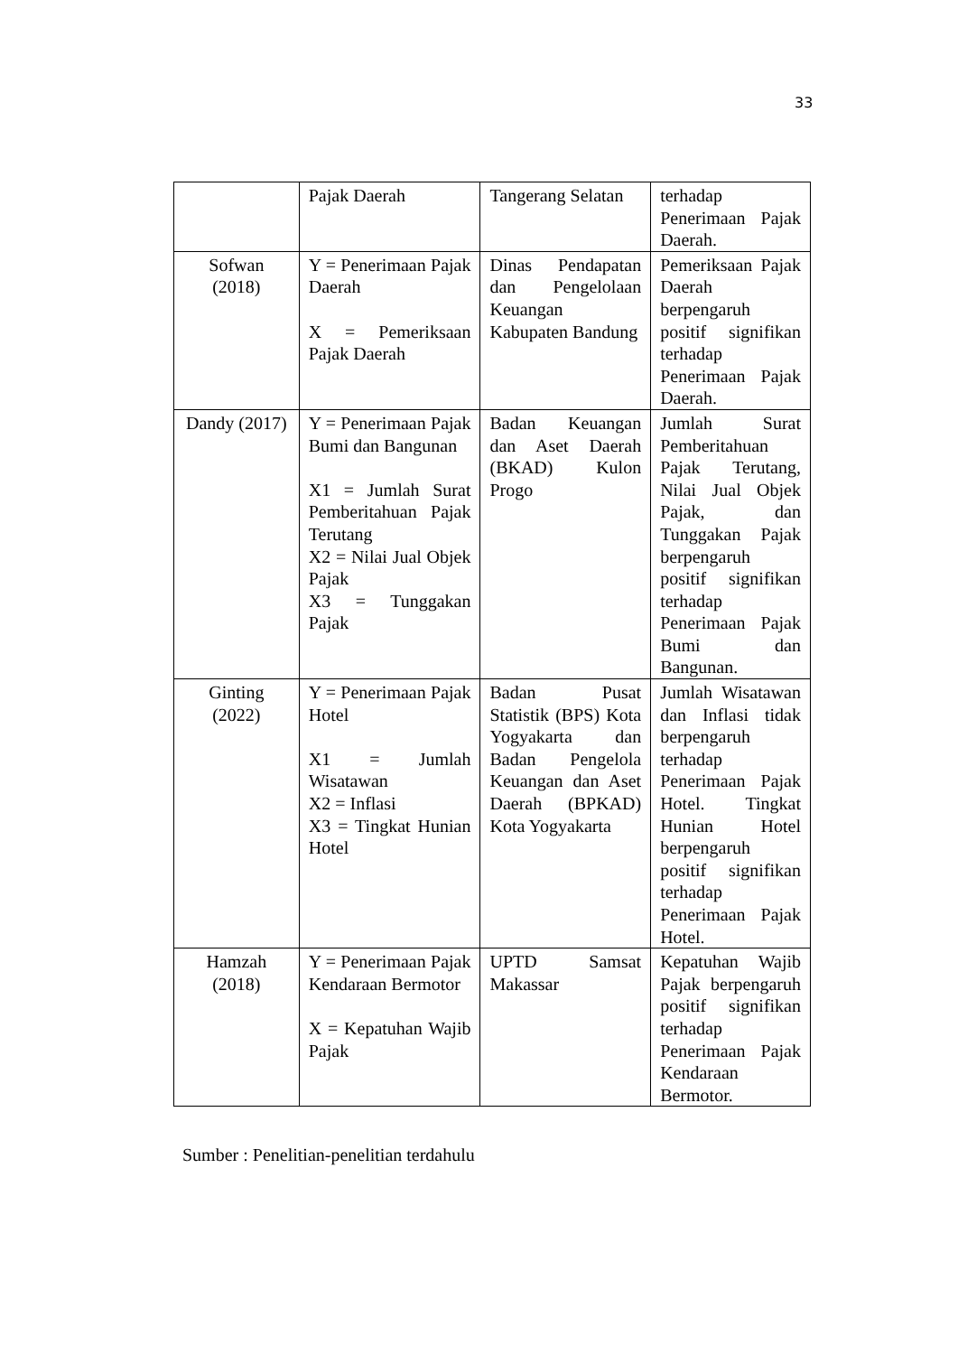33
| | Pajak Daerah | Tangerang Selatan | terhadap Penerimaan Pajak Daerah. |
| Sofwan (2018) | Y = Penerimaan Pajak Daerah X = Pemeriksaan Pajak Daerah | Dinas Pendapatan dan Pengelolaan Keuangan Kabupaten Bandung | Pemeriksaan Pajak Daerah berpengaruh positif signifikan terhadap Penerimaan Pajak Daerah. |
| Dandy (2017) | Y = Penerimaan Pajak Bumi dan Bangunan X1 = Jumlah Surat Pemberitahuan Pajak Terutang X2 = Nilai Jual Objek Pajak X3 = Tunggakan Pajak | Badan Keuangan dan Aset Daerah (BKAD) Kulon Progo | Jumlah Surat Pemberitahuan Pajak Terutang, Nilai Jual Objek Pajak, dan Tunggakan Pajak berpengaruh positif signifikan terhadap Penerimaan Pajak Bumi dan Bangunan. |
| Ginting (2022) | Y = Penerimaan Pajak Hotel X1 = Jumlah Wisatawan X2 = Inflasi X3 = Tingkat Hunian Hotel | Badan Pusat Statistik (BPS) Kota Yogyakarta dan Badan Pengelola Keuangan dan Aset Daerah (BPKAD) Kota Yogyakarta | Jumlah Wisatawan dan Inflasi tidak berpengaruh terhadap Penerimaan Pajak Hotel. Tingkat Hunian Hotel berpengaruh positif signifikan terhadap Penerimaan Pajak Hotel. |
| Hamzah (2018) | Y = Penerimaan Pajak Kendaraan Bermotor X = Kepatuhan Wajib Pajak | UPTD Samsat Makassar | Kepatuhan Wajib Pajak berpengaruh positif signifikan terhadap Penerimaan Pajak Kendaraan Bermotor. |
Sumber : Penelitian-penelitian terdahulu